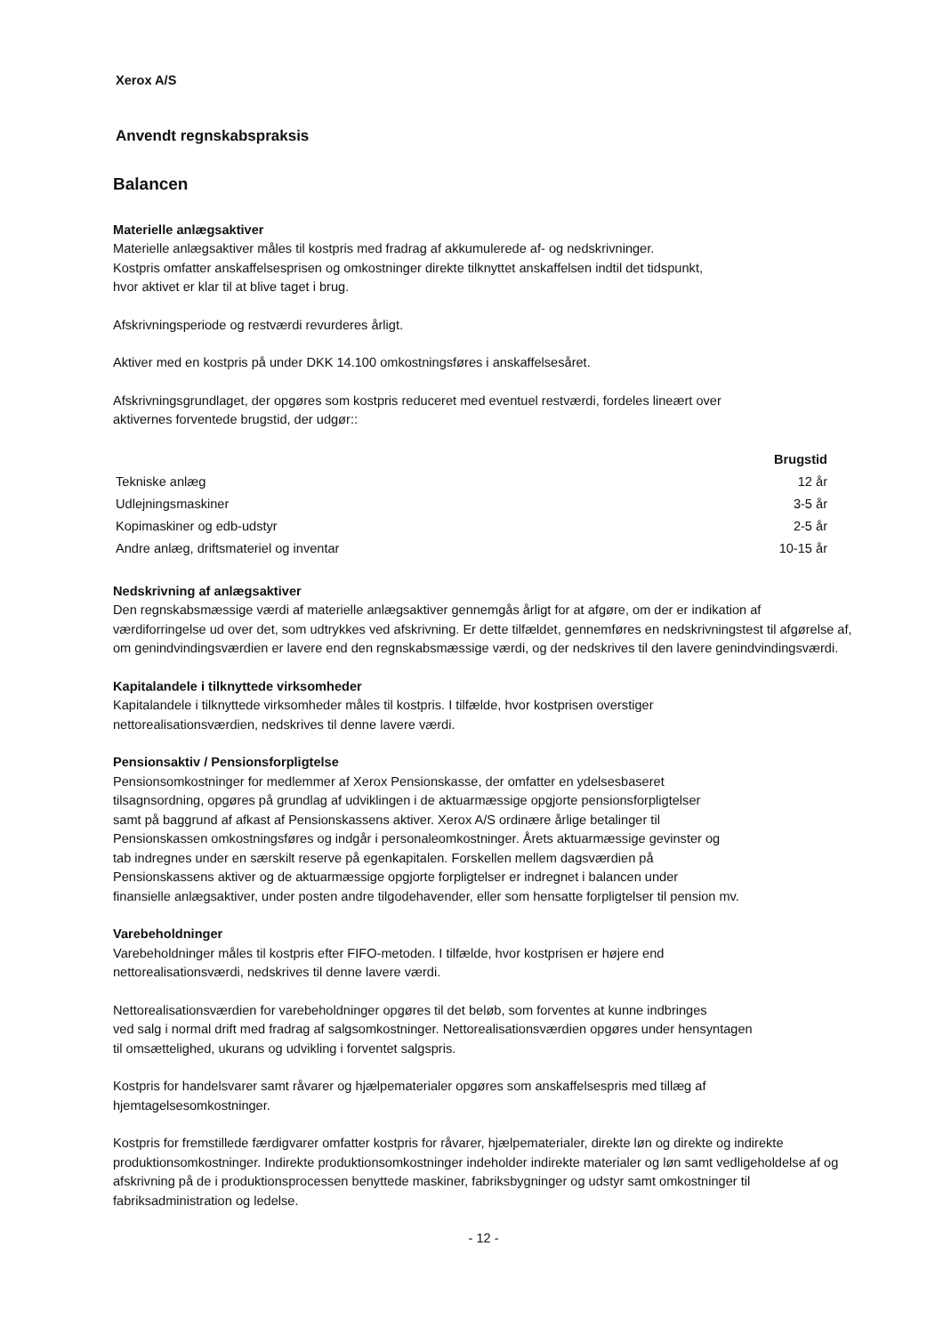Xerox A/S
Anvendt regnskabspraksis
Balancen
Materielle anlægsaktiver
Materielle anlægsaktiver måles til kostpris med fradrag af akkumulerede af- og nedskrivninger.
Kostpris omfatter anskaffelsesprisen og omkostninger direkte tilknyttet anskaffelsen indtil det tidspunkt,
hvor aktivet er klar til at blive taget i brug.
Afskrivningsperiode og restværdi revurderes årligt.
Aktiver med en kostpris på under DKK 14.100 omkostningsføres i anskaffelsesåret.
Afskrivningsgrundlaget, der opgøres som kostpris reduceret med eventuel restværdi, fordeles lineært over
aktivernes forventede brugstid, der udgør::
| | Brugstid |
| --- | --- |
| Tekniske anlæg | 12 år |
| Udlejningsmaskiner | 3-5 år |
| Kopimaskiner og edb-udstyr | 2-5 år |
| Andre anlæg, driftsmateriel og inventar | 10-15 år |
Nedskrivning af anlægsaktiver
Den regnskabsmæssige værdi af materielle anlægsaktiver gennemgås årligt for at afgøre, om der er indikation af værdiforringelse ud over det, som udtrykkes ved afskrivning. Er dette tilfældet, gennemføres en nedskrivningstest til afgørelse af, om genindvindingsværdien er lavere end den regnskabsmæssige værdi, og der nedskrives til den lavere genindvindingsværdi.
Kapitalandele i tilknyttede virksomheder
Kapitalandele i tilknyttede virksomheder måles til kostpris. I tilfælde, hvor kostprisen overstiger
nettorealisationsværdien, nedskrives til denne lavere værdi.
Pensionsaktiv / Pensionsforpligtelse
Pensionsomkostninger for medlemmer af Xerox Pensionskasse, der omfatter en ydelsesbaseret
tilsagnsordning, opgøres på grundlag af udviklingen i de aktuarmæssige opgjorte pensionsforpligtelser
samt på baggrund af afkast af Pensionskassens aktiver. Xerox A/S ordinære årlige betalinger til
Pensionskassen omkostningsføres og indgår i personaleomkostninger. Årets aktuarmæssige gevinster og
tab indregnes under en særskilt reserve på egenkapitalen. Forskellen mellem dagsværdien på
Pensionskassens aktiver og de aktuarmæssige opgjorte forpligtelser er indregnet i balancen under
finansielle anlægsaktiver, under posten andre tilgodehavender, eller som hensatte forpligtelser til pension mv.
Varebeholdninger
Varebeholdninger måles til kostpris efter FIFO-metoden. I tilfælde, hvor kostprisen er højere end
nettorealisationsværdi, nedskrives til denne lavere værdi.
Nettorealisationsværdien for varebeholdninger opgøres til det beløb, som forventes at kunne indbringes
ved salg i normal drift med fradrag af salgsomkostninger. Nettorealisationsværdien opgøres under hensyntagen
til omsættelighed, ukurans og udvikling i forventet salgspris.
Kostpris for handelsvarer samt råvarer og hjælpematerialer opgøres som anskaffelsespris med tillæg af
hjemtagelsesomkostninger.
Kostpris for fremstillede færdigvarer omfatter kostpris for råvarer, hjælpematerialer, direkte løn og direkte og indirekte produktionsomkostninger. Indirekte produktionsomkostninger indeholder indirekte materialer og løn samt vedligeholdelse af og afskrivning på de i produktionsprocessen benyttede maskiner, fabriksbygninger og udstyr samt omkostninger til fabriksadministration og ledelse.
- 12 -